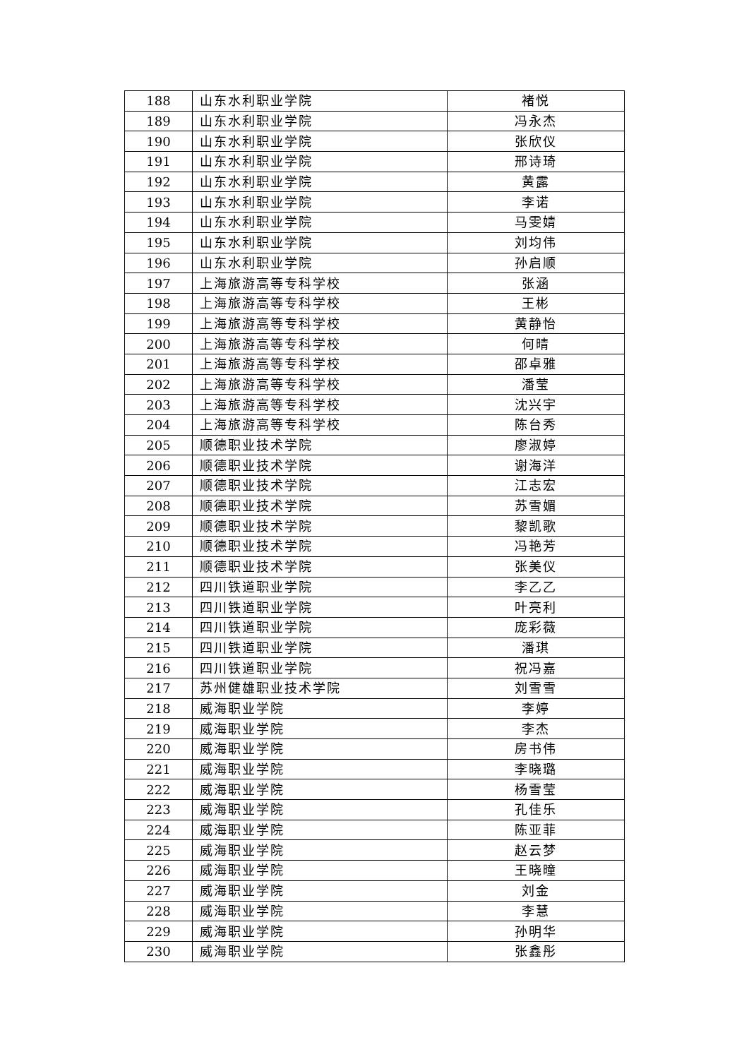| 188 | 山东水利职业学院 | 褚悦 |
| 189 | 山东水利职业学院 | 冯永杰 |
| 190 | 山东水利职业学院 | 张欣仪 |
| 191 | 山东水利职业学院 | 邢诗琦 |
| 192 | 山东水利职业学院 | 黄露 |
| 193 | 山东水利职业学院 | 李诺 |
| 194 | 山东水利职业学院 | 马雯婧 |
| 195 | 山东水利职业学院 | 刘均伟 |
| 196 | 山东水利职业学院 | 孙启顺 |
| 197 | 上海旅游高等专科学校 | 张涵 |
| 198 | 上海旅游高等专科学校 | 王彬 |
| 199 | 上海旅游高等专科学校 | 黄静怡 |
| 200 | 上海旅游高等专科学校 | 何晴 |
| 201 | 上海旅游高等专科学校 | 邵卓雅 |
| 202 | 上海旅游高等专科学校 | 潘莹 |
| 203 | 上海旅游高等专科学校 | 沈兴宇 |
| 204 | 上海旅游高等专科学校 | 陈台秀 |
| 205 | 顺德职业技术学院 | 廖淑婷 |
| 206 | 顺德职业技术学院 | 谢海洋 |
| 207 | 顺德职业技术学院 | 江志宏 |
| 208 | 顺德职业技术学院 | 苏雪媚 |
| 209 | 顺德职业技术学院 | 黎凯歌 |
| 210 | 顺德职业技术学院 | 冯艳芳 |
| 211 | 顺德职业技术学院 | 张美仪 |
| 212 | 四川铁道职业学院 | 李乙乙 |
| 213 | 四川铁道职业学院 | 叶亮利 |
| 214 | 四川铁道职业学院 | 庞彩薇 |
| 215 | 四川铁道职业学院 | 潘琪 |
| 216 | 四川铁道职业学院 | 祝冯嘉 |
| 217 | 苏州健雄职业技术学院 | 刘雪雪 |
| 218 | 威海职业学院 | 李婷 |
| 219 | 威海职业学院 | 李杰 |
| 220 | 威海职业学院 | 房书伟 |
| 221 | 威海职业学院 | 李晓璐 |
| 222 | 威海职业学院 | 杨雪莹 |
| 223 | 威海职业学院 | 孔佳乐 |
| 224 | 威海职业学院 | 陈亚菲 |
| 225 | 威海职业学院 | 赵云梦 |
| 226 | 威海职业学院 | 王晓曈 |
| 227 | 威海职业学院 | 刘金 |
| 228 | 威海职业学院 | 李慧 |
| 229 | 威海职业学院 | 孙明华 |
| 230 | 威海职业学院 | 张鑫彤 |